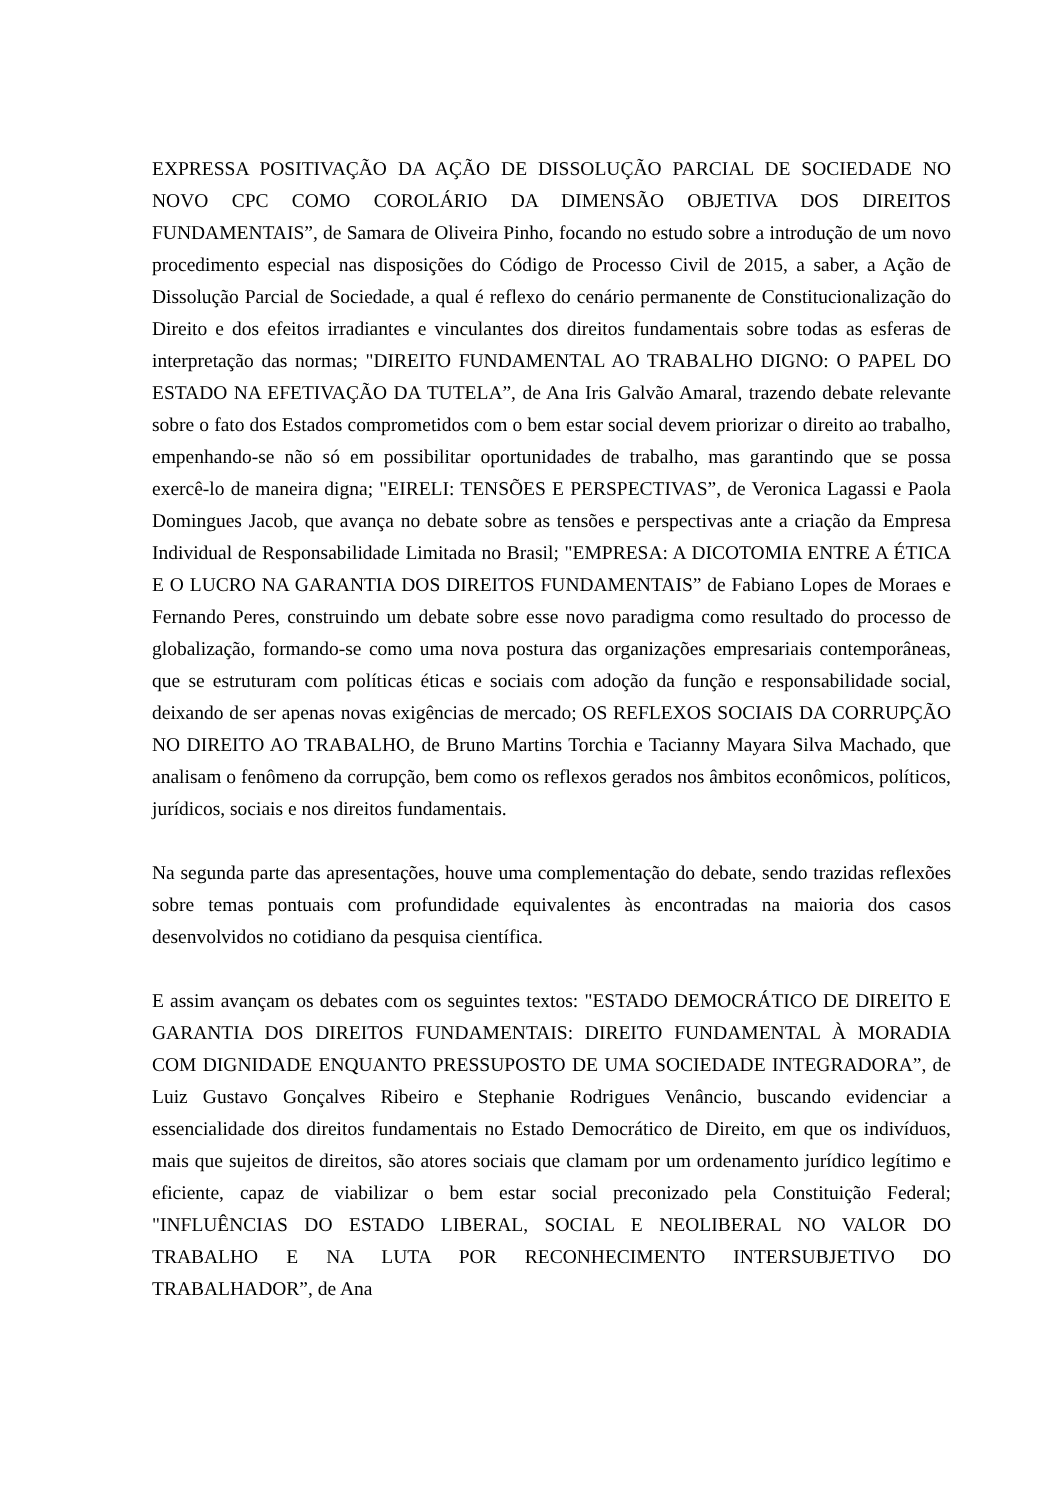EXPRESSA POSITIVAÇÃO DA AÇÃO DE DISSOLUÇÃO PARCIAL DE SOCIEDADE NO NOVO CPC COMO COROLÁRIO DA DIMENSÃO OBJETIVA DOS DIREITOS FUNDAMENTAIS”, de Samara de Oliveira Pinho, focando no estudo sobre a introdução de um novo procedimento especial nas disposições do Código de Processo Civil de 2015, a saber, a Ação de Dissolução Parcial de Sociedade, a qual é reflexo do cenário permanente de Constitucionalização do Direito e dos efeitos irradiantes e vinculantes dos direitos fundamentais sobre todas as esferas de interpretação das normas; "DIREITO FUNDAMENTAL AO TRABALHO DIGNO: O PAPEL DO ESTADO NA EFETIVAÇÃO DA TUTELA”, de Ana Iris Galvão Amaral, trazendo debate relevante sobre o fato dos Estados comprometidos com o bem estar social devem priorizar o direito ao trabalho, empenhando-se não só em possibilitar oportunidades de trabalho, mas garantindo que se possa exercê-lo de maneira digna; "EIRELI: TENSÕES E PERSPECTIVAS”, de Veronica Lagassi e Paola Domingues Jacob, que avança no debate sobre as tensões e perspectivas ante a criação da Empresa Individual de Responsabilidade Limitada no Brasil; "EMPRESA: A DICOTOMIA ENTRE A ÉTICA E O LUCRO NA GARANTIA DOS DIREITOS FUNDAMENTAIS” de Fabiano Lopes de Moraes e Fernando Peres, construindo um debate sobre esse novo paradigma como resultado do processo de globalização, formando-se como uma nova postura das organizações empresariais contemporâneas, que se estruturam com políticas éticas e sociais com adoção da função e responsabilidade social, deixando de ser apenas novas exigências de mercado; OS REFLEXOS SOCIAIS DA CORRUPÇÃO NO DIREITO AO TRABALHO, de Bruno Martins Torchia e Tacianny Mayara Silva Machado, que analisam o fenômeno da corrupção, bem como os reflexos gerados nos âmbitos econômicos, políticos, jurídicos, sociais e nos direitos fundamentais.
Na segunda parte das apresentações, houve uma complementação do debate, sendo trazidas reflexões sobre temas pontuais com profundidade equivalentes às encontradas na maioria dos casos desenvolvidos no cotidiano da pesquisa científica.
E assim avançam os debates com os seguintes textos: "ESTADO DEMOCRÁTICO DE DIREITO E GARANTIA DOS DIREITOS FUNDAMENTAIS: DIREITO FUNDAMENTAL À MORADIA COM DIGNIDADE ENQUANTO PRESSUPOSTO DE UMA SOCIEDADE INTEGRADORA”, de Luiz Gustavo Gonçalves Ribeiro e Stephanie Rodrigues Venâncio, buscando evidenciar a essencialidade dos direitos fundamentais no Estado Democrático de Direito, em que os indivíduos, mais que sujeitos de direitos, são atores sociais que clamam por um ordenamento jurídico legítimo e eficiente, capaz de viabilizar o bem estar social preconizado pela Constituição Federal; "INFLUÊNCIAS DO ESTADO LIBERAL, SOCIAL E NEOLIBERAL NO VALOR DO TRABALHO E NA LUTA POR RECONHECIMENTO INTERSUBJETIVO DO TRABALHADOR”, de Ana